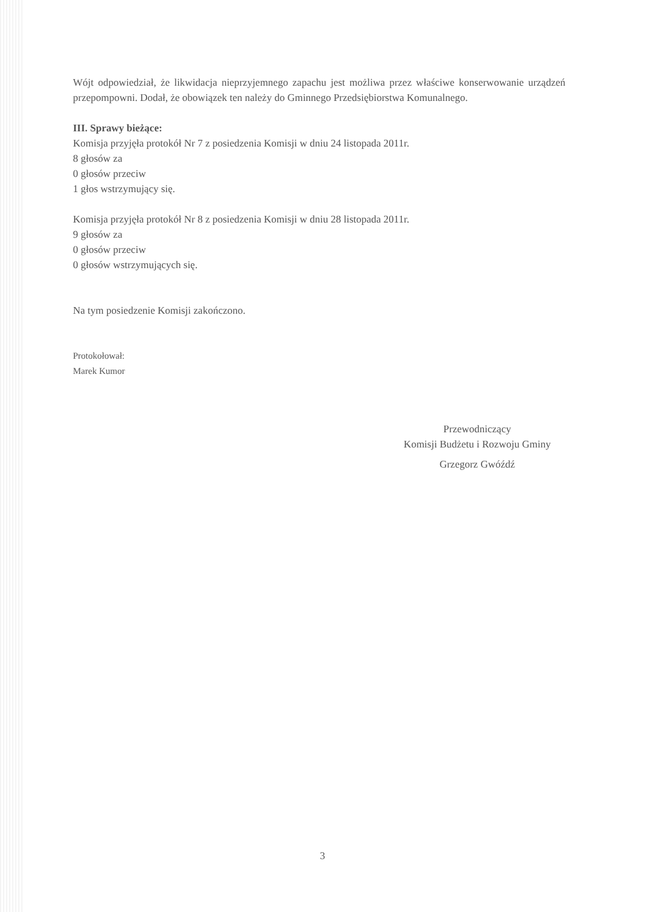Wójt odpowiedział, że likwidacja nieprzyjemnego zapachu jest możliwa przez właściwe konserwowanie urządzeń przepompowni. Dodał, że obowiązek ten należy do Gminnego Przedsiębiorstwa Komunalnego.
III. Sprawy bieżące:
Komisja przyjęła protokół Nr 7 z posiedzenia Komisji w dniu 24 listopada 2011r.
8 głosów za
0 głosów przeciw
1 głos wstrzymujący się.
Komisja przyjęła protokół Nr 8 z posiedzenia Komisji w dniu 28 listopada 2011r.
9 głosów za
0 głosów przeciw
0 głosów wstrzymujących się.
Na tym posiedzenie Komisji zakończono.
Protokołował:
Marek Kumor
Przewodniczący
Komisji Budżetu i Rozwoju Gminy
Grzegorz Gwóźdź
3